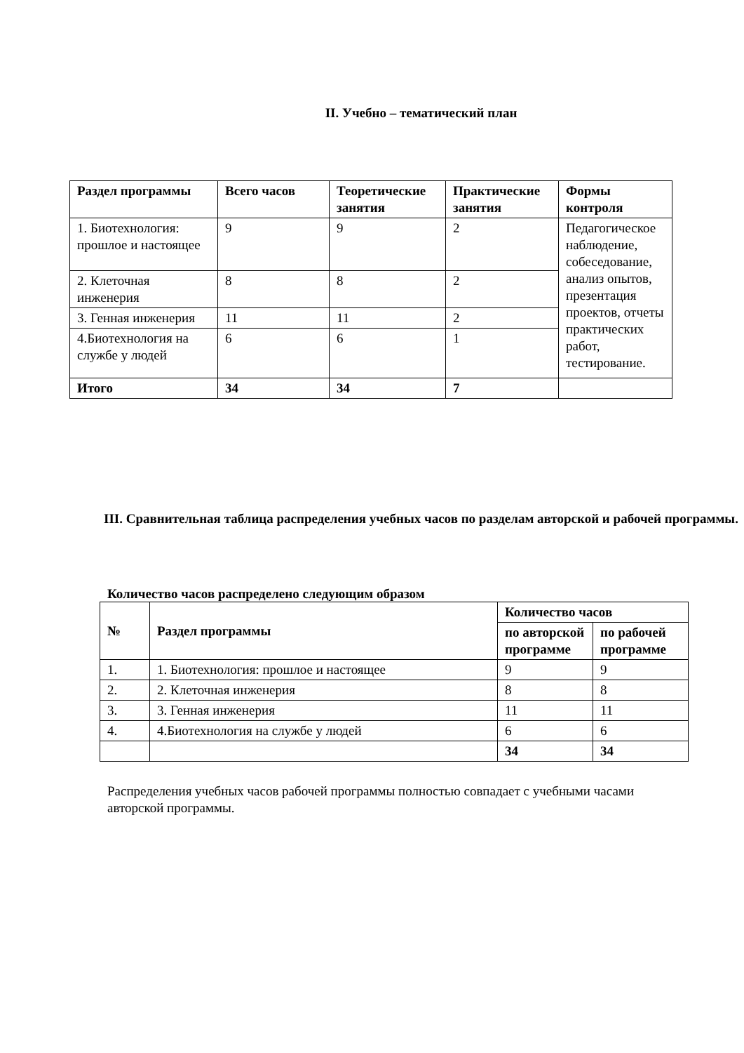II. Учебно – тематический план
| Раздел программы | Всего часов | Теоретические занятия | Практические занятия | Формы контроля |
| --- | --- | --- | --- | --- |
| 1. Биотехнология: прошлое и настоящее | 9 | 9 | 2 | Педагогическое наблюдение, собеседование, анализ опытов, презентация проектов, отчеты практических работ, тестирование. |
| 2. Клеточная инженерия | 8 | 8 | 2 | |
| 3. Генная инженерия | 11 | 11 | 2 | |
| 4.Биотехнология на службе у людей | 6 | 6 | 1 | |
| Итого | 34 | 34 | 7 | |
III. Сравнительная таблица распределения учебных часов по разделам авторской и рабочей программы.
Количество часов распределено следующим образом
| № | Раздел программы | Количество часов | |
| --- | --- | --- | --- |
| | | по авторской программе | по рабочей программе |
| 1. | 1. Биотехнология: прошлое и настоящее | 9 | 9 |
| 2. | 2. Клеточная инженерия | 8 | 8 |
| 3. | 3. Генная инженерия | 11 | 11 |
| 4. | 4.Биотехнология на службе у людей | 6 | 6 |
| | | 34 | 34 |
Распределения учебных часов рабочей программы полностью совпадает с учебными часами авторской программы.